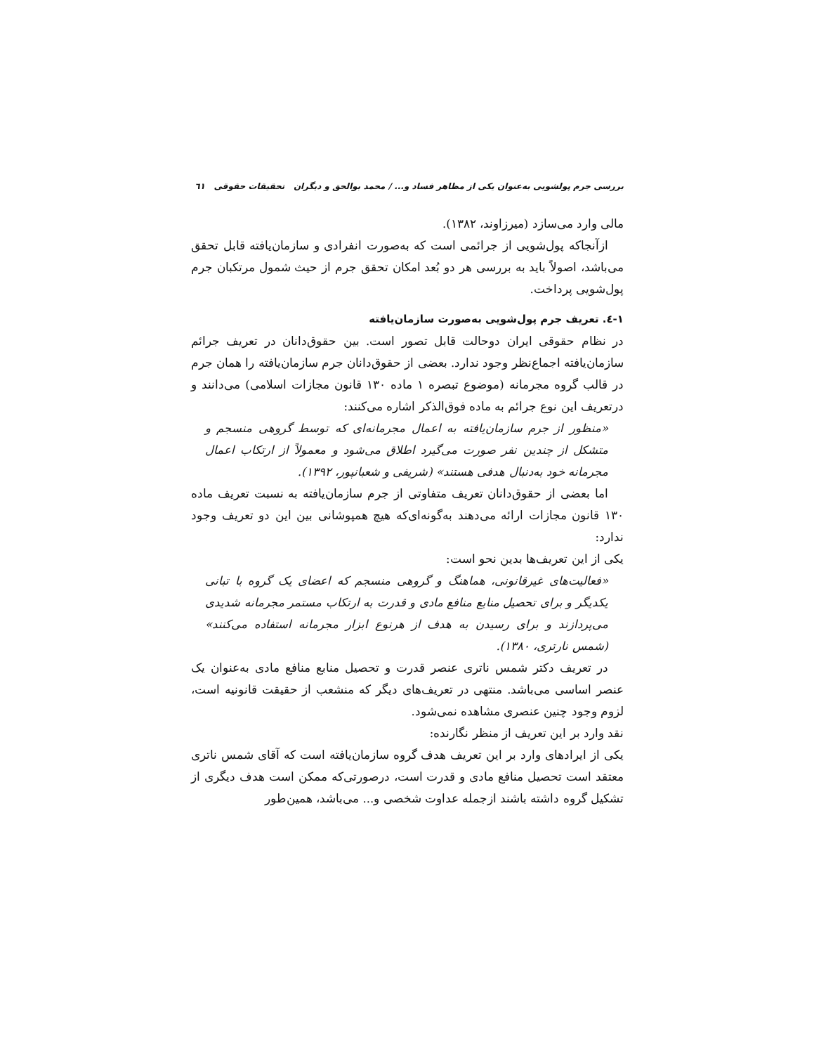بررسی جرم پولشویی به‌عنوان یکی از مظاهر فساد و... / محمد بوالحق و دیگران تحقیقات حقوقی ٦١
مالی وارد می‌سازد (میرزاوند، ١٣٨٢).
ازآنجاکه پول‌شویی از جرائمی است که به‌صورت انفرادی و سازمان‌یافته قابل تحقق می‌باشد، اصولاً باید به بررسی هر دو بُعد امکان تحقق جرم از حیث شمول مرتکبان جرم پول‌شویی پرداخت.
١-٤. تعریف جرم پول‌شویی به‌صورت سازمان‌یافته
در نظام حقوقی ایران دوحالت قابل تصور است. بین حقوق‌دانان در تعریف جرائم سازمان‌یافته اجماع‌نظر وجود ندارد. بعضی از حقوق‌دانان جرم سازمان‌یافته را همان جرم در قالب گروه مجرمانه (موضوع تبصره ١ ماده ١٣٠ قانون مجازات اسلامی) می‌دانند و درتعریف این نوع جرائم به ماده فوق‌الذکر اشاره می‌کنند:
«منظور از جرم سازمان‌یافته به اعمال مجرمانه‌ای که توسط گروهی منسجم و متشکل از چندین نفر صورت می‌گیرد اطلاق می‌شود و معمولاً از ارتکاب اعمال مجرمانه خود به‌دنبال هدفی هستند» (شریفی و شعبانپور، ١٣٩٢).
اما بعضی از حقوق‌دانان تعریف متفاوتی از جرم سازمان‌یافته به نسبت تعریف ماده ١٣٠ قانون مجازات ارائه می‌دهند به‌گونه‌ای‌که هیچ همپوشانی بین این دو تعریف وجود ندارد:
یکی از این تعریف‌ها بدین نحو است:
«فعالیت‌های غیرقانونی، هماهنگ و گروهی منسجم که اعضای یک گروه با تبانی یکدیگر و برای تحصیل منابع منافع مادی و قدرت به ارتکاب مستمر مجرمانه شدیدی می‌پردازند و برای رسیدن به هدف از هرنوع ابزار مجرمانه استفاده می‌کنند» (شمس نارتری، ١٣٨٠).
در تعریف دکتر شمس ناتری عنصر قدرت و تحصیل منابع منافع مادی به‌عنوان یک عنصر اساسی می‌باشد. منتهی در تعریف‌های دیگر که منشعب از حقیقت قانونیه است، لزوم وجود چنین عنصری مشاهده نمی‌شود.
نقد وارد بر این تعریف از منظر نگارنده:
یکی از ایرادهای وارد بر این تعریف هدف گروه سازمان‌یافته است که آقای شمس ناتری معتقد است تحصیل منافع مادی و قدرت است، درصورتی‌که ممکن است هدف دیگری از تشکیل گروه داشته باشند ازجمله عداوت شخصی و... می‌باشد، همین‌طور